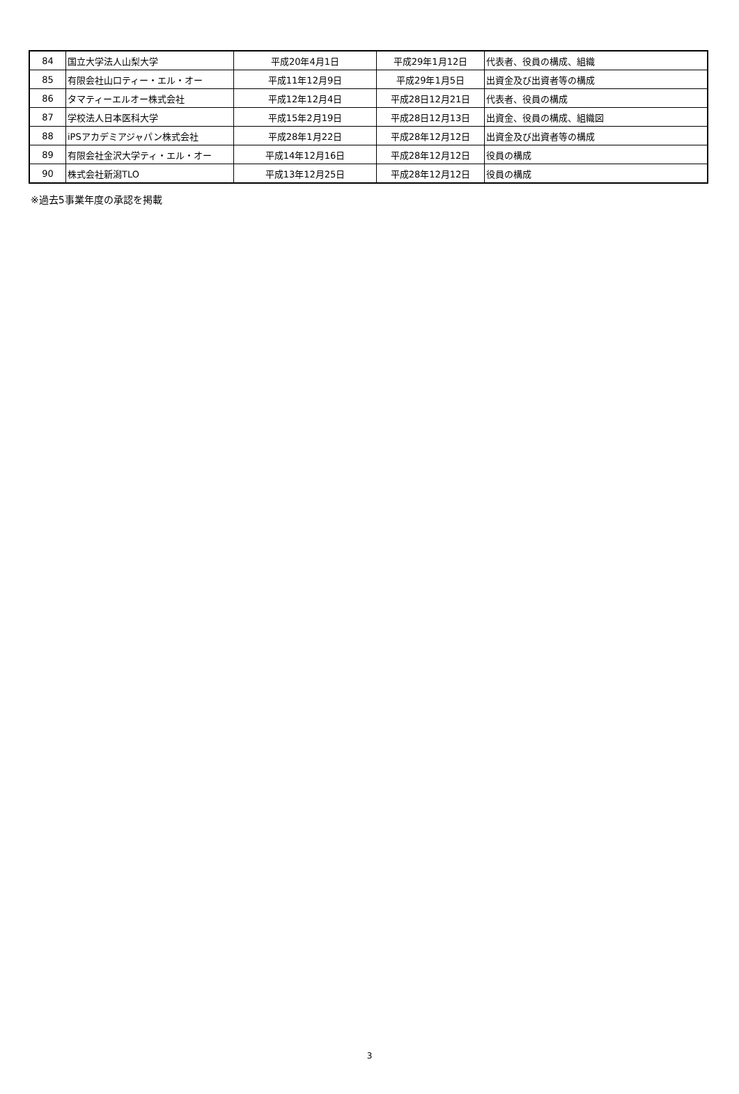| 84 | 国立大学法人山梨大学 | 平成20年4月1日 | 平成29年1月12日 | 代表者、役員の構成、組織 |
| 85 | 有限会社山口ティー・エル・オー | 平成11年12月9日 | 平成29年1月5日 | 出資金及び出資者等の構成 |
| 86 | タマティーエルオー株式会社 | 平成12年12月4日 | 平成28日12月21日 | 代表者、役員の構成 |
| 87 | 学校法人日本医科大学 | 平成15年2月19日 | 平成28日12月13日 | 出資金、役員の構成、組織図 |
| 88 | iPSアカデミアジャパン株式会社 | 平成28年1月22日 | 平成28年12月12日 | 出資金及び出資者等の構成 |
| 89 | 有限会社金沢大学ティ・エル・オー | 平成14年12月16日 | 平成28年12月12日 | 役員の構成 |
| 90 | 株式会社新潟TLO | 平成13年12月25日 | 平成28年12月12日 | 役員の構成 |
※過去5事業年度の承認を掲載
3